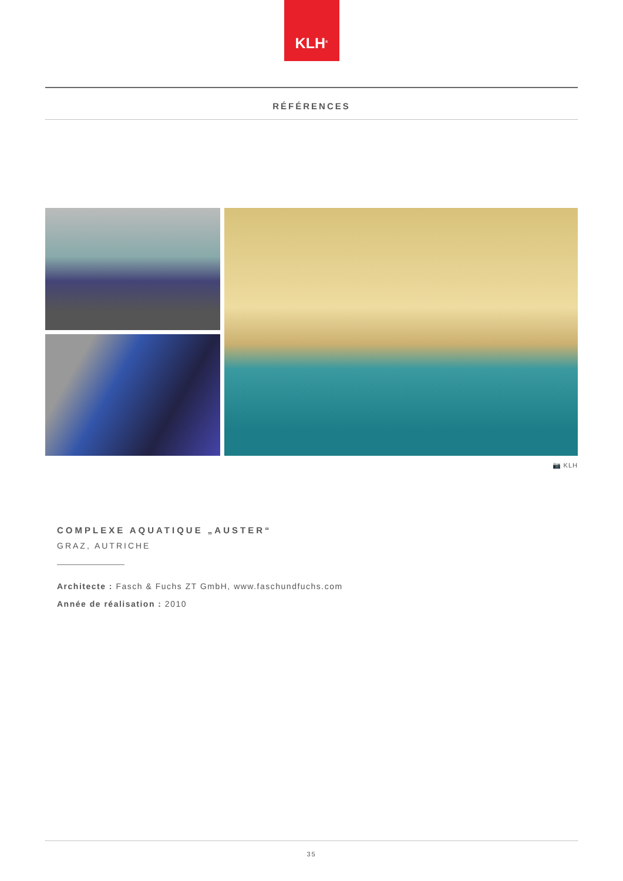KLH<sup>®</sup>
RÉFÉRENCES
📷 KLH
COMPLEXE AQUATIQUE „AUSTER“
GRAZ, AUTRICHE
Architecte : Fasch & Fuchs ZT GmbH, www.faschundfuchs.com
Année de réalisation : 2010
35